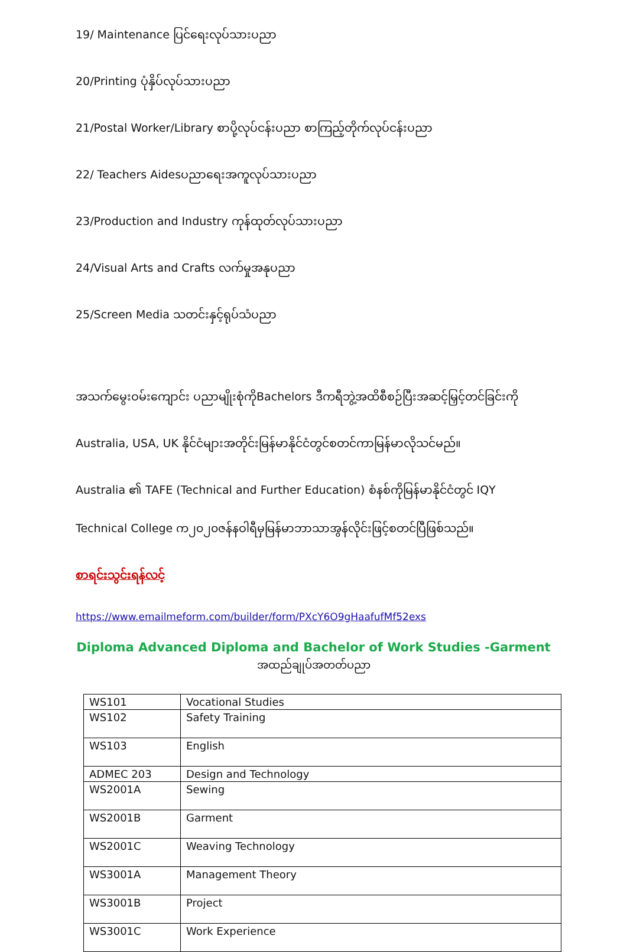19/ Maintenance ပြင်ရေးလုပ်သားပညာ
20/Printing ပုံနှိပ်လုပ်သားပညာ
21/Postal Worker/Library စာပို့လုပ်ငန်းပညာ စာကြည့်တိုက်လုပ်ငန်းပညာ
22/ Teachers Aidesပညာရေးအကူလုပ်သားပညာ
23/Production and Industry ကုန်ထုတ်လုပ်သားပညာ
24/Visual Arts and Crafts လက်မှုအနုပညာ
25/Screen Media သတင်းနှင့်ရုပ်သံပညာ
အသက်မွေးဝမ်းကျောင်း ပညာမျိုးစုံကိုBachelors ဒီကရီဘွဲ့အထိစီစဉ်ပြီးအဆင့်မြှင့်တင်ခြင်းကို
Australia, USA, UK နိုင်ငံများအတိုင်းမြန်မာနိုင်ငံတွင်စတင်ကာမြန်မာလိုသင်မည်။
Australia ၏ TAFE (Technical and Further Education) စံနစ်ကိုမြန်မာနိုင်ငံတွင် IQY
Technical College က၂၀၂၀ဇန်နဝါရီမှမြန်မာဘာသာအွန်လိုင်းဖြင့်စတင်ပြီဖြစ်သည်။
စာရင်းသွင်းရန်လင့်
https://www.emailmeform.com/builder/form/PXcY6O9gHaafufMf52exs
Diploma Advanced Diploma and Bachelor of Work Studies -Garment
အထည်ချုပ်အတတ်ပညာ
| WS101 | Vocational Studies |
| WS102 | Safety Training |
| WS103 | English |
| ADMEC 203 | Design and Technology |
| WS2001A | Sewing |
| WS2001B | Garment |
| WS2001C | Weaving Technology |
| WS3001A | Management Theory |
| WS3001B | Project |
| WS3001C | Work Experience |